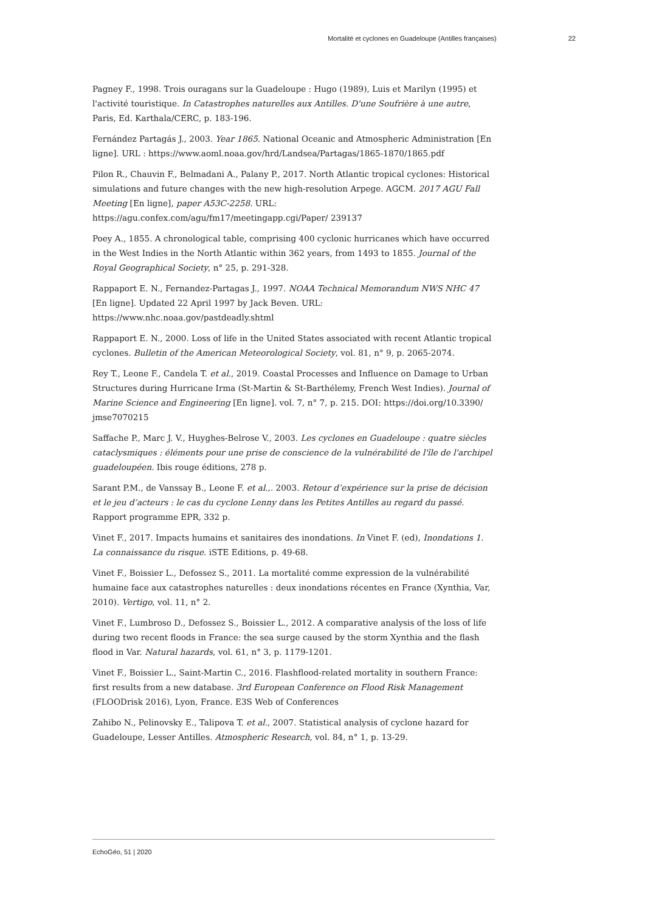Mortalité et cyclones en Guadeloupe (Antilles françaises) 22
Pagney F., 1998. Trois ouragans sur la Guadeloupe : Hugo (1989), Luis et Marilyn (1995) et l'activité touristique. In Catastrophes naturelles aux Antilles. D'une Soufrière à une autre, Paris, Ed. Karthala/CERC, p. 183-196.
Fernández Partagás J., 2003. Year 1865. National Oceanic and Atmospheric Administration [En ligne]. URL : https://www.aoml.noaa.gov/hrd/Landsea/Partagas/1865-1870/1865.pdf
Pilon R., Chauvin F., Belmadani A., Palany P., 2017. North Atlantic tropical cyclones: Historical simulations and future changes with the new high-resolution Arpege. AGCM. 2017 AGU Fall Meeting [En ligne], paper A53C-2258. URL: https://agu.confex.com/agu/fm17/meetingapp.cgi/Paper/ 239137
Poey A., 1855. A chronological table, comprising 400 cyclonic hurricanes which have occurred in the West Indies in the North Atlantic within 362 years, from 1493 to 1855. Journal of the Royal Geographical Society, n° 25, p. 291-328.
Rappaport E. N., Fernandez-Partagas J., 1997. NOAA Technical Memorandum NWS NHC 47 [En ligne]. Updated 22 April 1997 by Jack Beven. URL: https://www.nhc.noaa.gov/pastdeadly.shtml
Rappaport E. N., 2000. Loss of life in the United States associated with recent Atlantic tropical cyclones. Bulletin of the American Meteorological Society, vol. 81, n° 9, p. 2065-2074.
Rey T., Leone F., Candela T. et al., 2019. Coastal Processes and Influence on Damage to Urban Structures during Hurricane Irma (St-Martin & St-Barthélemy, French West Indies). Journal of Marine Science and Engineering [En ligne]. vol. 7, n° 7, p. 215. DOI: https://doi.org/10.3390/ jmse7070215
Saffache P., Marc J. V., Huyghes-Belrose V., 2003. Les cyclones en Guadeloupe : quatre siècles cataclysmiques : éléments pour une prise de conscience de la vulnérabilité de l'île de l'archipel guadeloupéen. Ibis rouge éditions, 278 p.
Sarant P.M., de Vanssay B., Leone F. et al.,. 2003. Retour d’expérience sur la prise de décision et le jeu d’acteurs : le cas du cyclone Lenny dans les Petites Antilles au regard du passé. Rapport programme EPR, 332 p.
Vinet F., 2017. Impacts humains et sanitaires des inondations. In Vinet F. (ed), Inondations 1. La connaissance du risque. iSTE Editions, p. 49-68.
Vinet F., Boissier L., Defossez S., 2011. La mortalité comme expression de la vulnérabilité humaine face aux catastrophes naturelles : deux inondations récentes en France (Xynthia, Var, 2010). Vertigo, vol. 11, n° 2.
Vinet F., Lumbroso D., Defossez S., Boissier L., 2012. A comparative analysis of the loss of life during two recent floods in France: the sea surge caused by the storm Xynthia and the flash flood in Var. Natural hazards, vol. 61, n° 3, p. 1179-1201.
Vinet F., Boissier L., Saint-Martin C., 2016. Flashflood-related mortality in southern France: first results from a new database. 3rd European Conference on Flood Risk Management (FLOODrisk 2016), Lyon, France. E3S Web of Conferences
Zahibo N., Pelinovsky E., Talipova T. et al., 2007. Statistical analysis of cyclone hazard for Guadeloupe, Lesser Antilles. Atmospheric Research, vol. 84, n° 1, p. 13-29.
EchoGéo, 51 | 2020